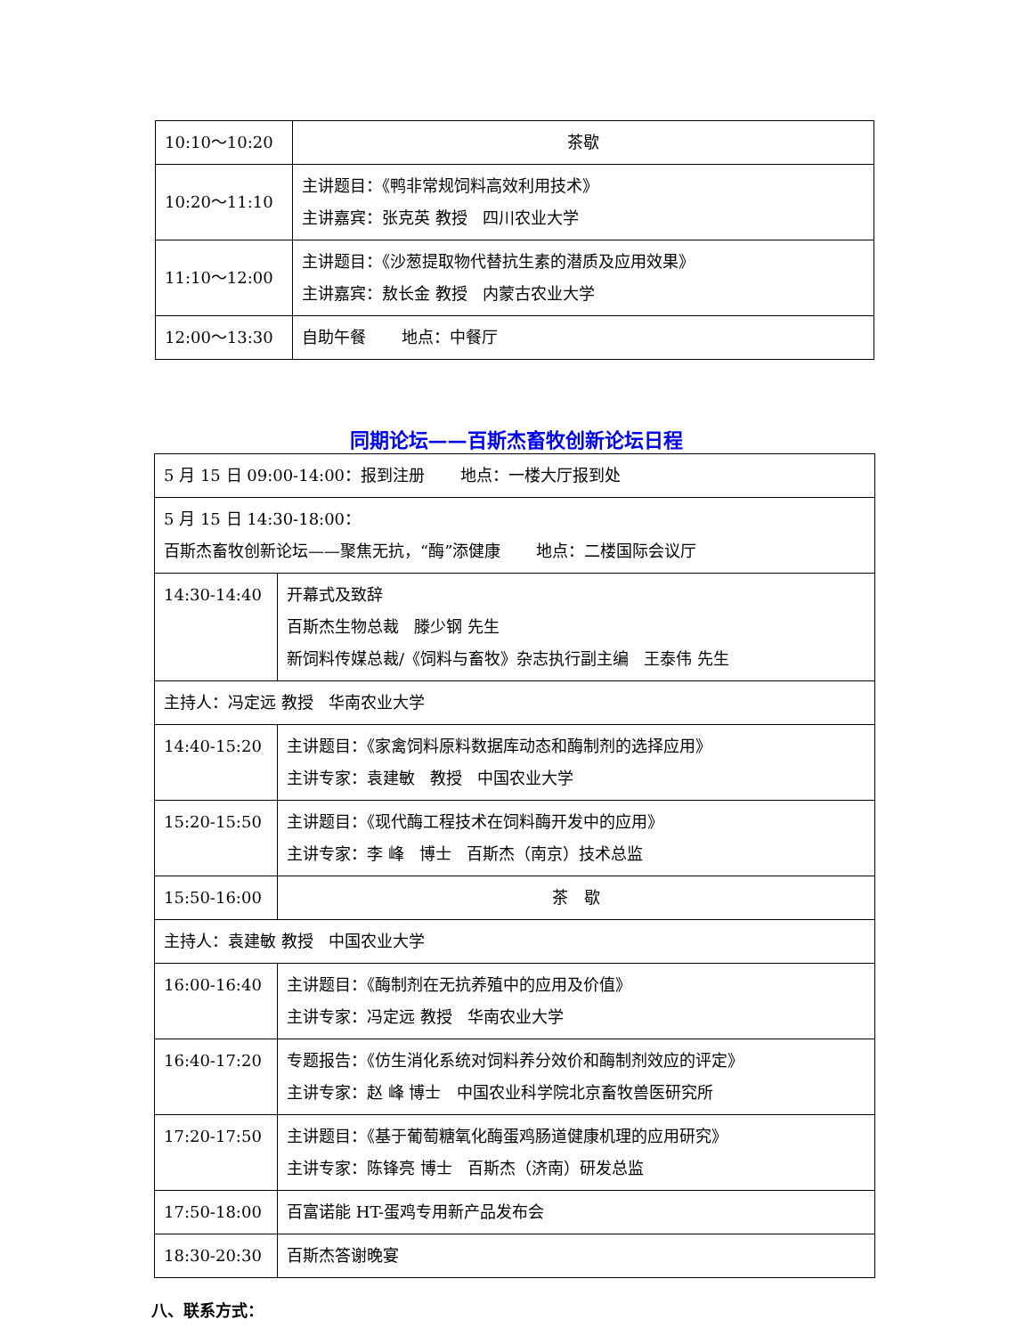| 10:10～10:20 | 茶歇 |
| 10:20～11:10 | 主讲题目：《鸭非常规饲料高效利用技术》 主讲嘉宾：张克英 教授 四川农业大学 |
| 11:10～12:00 | 主讲题目：《沙葱提取物代替抗生素的潜质及应用效果》 主讲嘉宾：敖长金 教授 内蒙古农业大学 |
| 12:00～13:30 | 自助午餐 地点：中餐厅 |
同期论坛——百斯杰畜牧创新论坛日程
| 5 月 15 日 09:00-14:00：报到注册 地点：一楼大厅报到处 | |
| 5 月 15 日 14:30-18:00： 百斯杰畜牧创新论坛——聚焦无抗，“酶”添健康 地点：二楼国际会议厅 | |
| 14:30-14:40 | 开幕式及致辞 百斯杰生物总裁 滕少钢 先生 新饲料传媒总裁/《饲料与畜牧》杂志执行副主编 王泰伟 先生 |
| 主持人：冯定远 教授 华南农业大学 | |
| 14:40-15:20 | 主讲题目：《家禽饲料原料数据库动态和酶制剂的选择应用》 主讲专家：袁建敏 教授 中国农业大学 |
| 15:20-15:50 | 主讲题目：《现代酶工程技术在饲料酶开发中的应用》 主讲专家：李 峰 博士 百斯杰（南京）技术总监 |
| 15:50-16:00 | 茶 歇 |
| 主持人：袁建敏 教授 中国农业大学 | |
| 16:00-16:40 | 主讲题目：《酶制剂在无抗养殖中的应用及价值》 主讲专家：冯定远 教授 华南农业大学 |
| 16:40-17:20 | 专题报告：《仿生消化系统对饲料养分效价和酶制剂效应的评定》 主讲专家：赵 峰 博士 中国农业科学院北京畜牧兽医研究所 |
| 17:20-17:50 | 主讲题目：《基于葡萄糖氧化酶蛋鸡肠道健康机理的应用研究》 主讲专家：陈锋亮 博士 百斯杰（济南）研发总监 |
| 17:50-18:00 | 百富诺能 HT-蛋鸡专用新产品发布会 |
| 18:30-20:30 | 百斯杰答谢晚宴 |
八、联系方式：